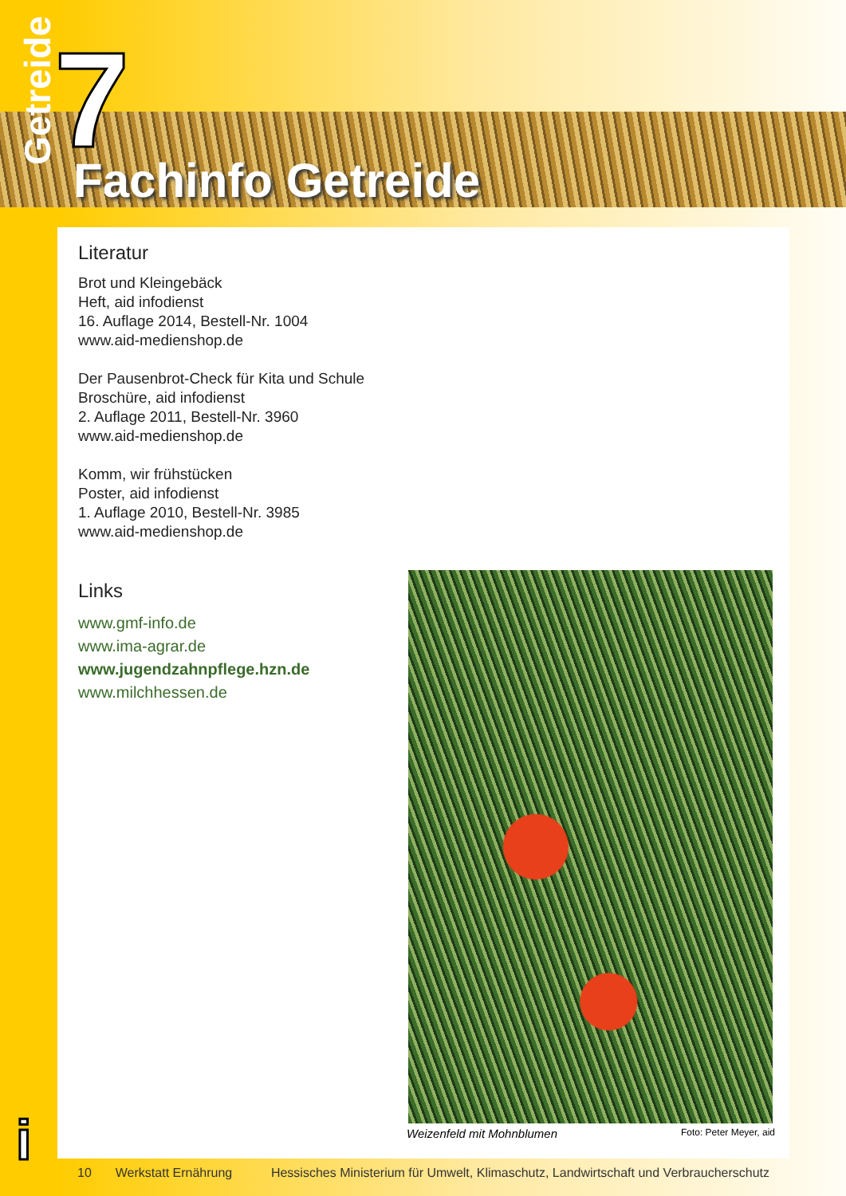Getreide
7 Fachinfo Getreide
Literatur
Brot und Kleingebäck
Heft, aid infodienst
16. Auflage 2014, Bestell-Nr. 1004
www.aid-medienshop.de
Der Pausenbrot-Check für Kita und Schule
Broschüre, aid infodienst
2. Auflage 2011, Bestell-Nr. 3960
www.aid-medienshop.de
Komm, wir frühstücken
Poster, aid infodienst
1. Auflage 2010, Bestell-Nr. 3985
www.aid-medienshop.de
Links
www.gmf-info.de
www.ima-agrar.de
www.jugendzahnpflege.hzn.de
www.milchhessen.de
Weizenfeld mit Mohnblumen Foto: Peter Meyer, aid
i
10 Werkstatt Ernährung Hessisches Ministerium für Umwelt, Klimaschutz, Landwirtschaft und Verbraucherschutz